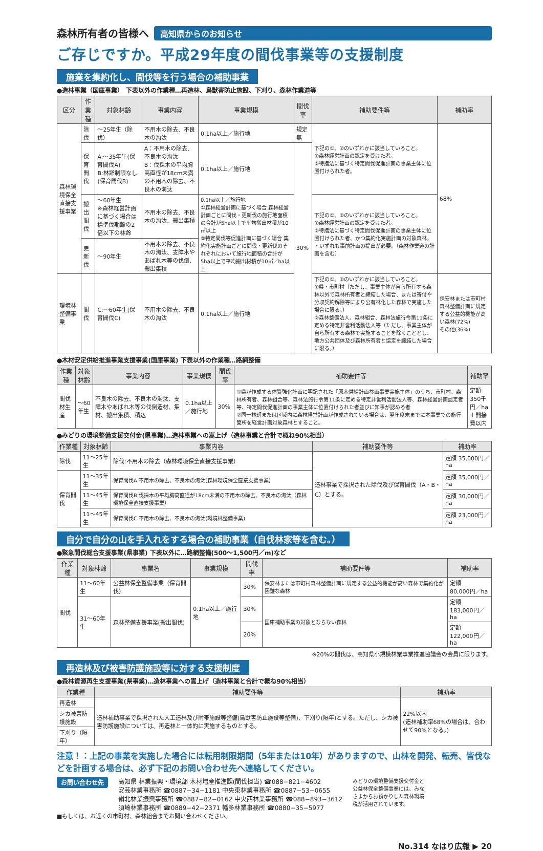森林所有者の皆様へ
高知県からのお知らせ
ご存じですか。平成29年度の間伐事業等の支援制度
施業を集約化し、間伐等を行う場合の補助事業
●造林事業（国庫事業） 下表以外の作業種…再造林、鳥獣害防止施設、下刈り、森林作業道等
| 区分 | 作業種 | 対象林齢 | 事業内容 | 事業規模 | 間伐率 | 補助要件等 | 補助率 |
| --- | --- | --- | --- | --- | --- | --- | --- |
| 森林環境保全直接支援事業 | 除伐 | ～25年生（除伐） | 不用木の除去、不良木の淘汰 | 0.1ha以上／施行地 | 規定無 | 下記の①、②のいずれかに該当していること。 ①森林経営計画の認定を受けた者。 ②特措法に基づく特定間伐促進計画の事業主体に位置付けられた者。 | 68% |
| | 保育間伐 | A:～35年生(保育間伐A) B:林齢制限なし(保育間伐B) | A：不用木の除去、不良木の淘汰 B：伐採木の平均胸高直径が18cm未満の不用木の除去、不良木の淘汰 | 0.1ha以上／施行地 | 30% | | |
| | 搬出間伐 | ～60年生 ※森林経営計画に基づく場合は標準伐期齢の2倍以下の林齢 | 不用木の除去、不良木の淘汰、搬出集積 | 0.1ha以上／施行地 ①森林経営計画に基づく場合 森林経営計画ごとに間伐・更新伐の施行地面積の合計が5ha以上で平均搬出材積が10㎥以上 ②特定間伐等促進計画に基づく場合 集約化実施計画ごとに間伐・更新伐のそれぞれにおいて施行地面積の合計が5ha以上で平均搬出材積が10㎥／ha以上 | | 下記の①、②のいずれかに該当していること。 ①森林経営計画の認定を受けた者。 ②特措法に基づく特定間伐促進計画の事業主体に位置付けられた者、かつ集約化実施計画の対象森林。 ・いずれも事前計画の提出が必要。（森林作業道の計画を含む） | |
| | 更新伐 | ～90年生 | 不用木の除去、不良木の淘汰、支障木やあばれ木等の伐倒、搬出集積 | | | | |
| 環境林整備事業 | 間伐 | C:～60年生(保育間伐C) | 不用木の除去、不良木の淘汰 | 0.1ha以上／施行地 | | 下記の①、②のいずれかに該当していること。 ①県・市町村（ただし、事業主体が自ら所有する森林以外で森林所有者と締結した場合、または寄付や分収契約解除等により公有林化した森林で実施した場合に限る。） ②森林整備法人、森林組合、森林法施行令第11条に定める特定非営利活動法人等（ただし、事業主体が自ら所有する森林で実施することを除くこととし、地方公共団体及び森林所有者と協定を締結した場合に限る。） | 保安林または市町村森林整備計画に規定する公益的機能が高い森林(72%) その他(36%) |
●木材安定供給推進事業支援事業(国庫事業) 下表以外の作業種…路網整備
| 作業種 | 対象林齢 | 事業内容 | 事業規模 | 間伐率 | 補助要件等 | 補助率 |
| --- | --- | --- | --- | --- | --- | --- |
| 間伐材生産 | ～60年生 | 不良木の除去、不良木の淘汰、支障木やあばれ木等の伐倒造材、集材、搬出集積、積込 | 0.1ha以上／施行地 | 30% | ①県が作成する体質強化計画に明記された「原木供給計画参画事業実施主体」のうち、市町村、森林所有者、森林組合等、森林法施行令第11条に定める特定非営利活動法人等、森林経営計画認定者等、特定間伐促進計画の事業主体に位置付けられた者並びに知事が認める者 ②同一林班または区域内に森林経営計画が作成されている場合は、翌年度末までに本事業での施行箇所を経営計画対象森林とすること。 | 定額 350千円／ha ＋間接費以内 |
●みどりの環境整備支援交付金(県事業)…造林事業への嵩上げ（造林事業と合計で概ね90%相当）
| 作業種 | 対象林齢 | 事業内容 | 補助要件等 | 補助率 |
| --- | --- | --- | --- | --- |
| 除伐 | 11～25年生 | 除伐:不用木の除去（森林環境保全直接支援事業） | 造林事業で採択された除伐及び保育間伐（A・B・C）とする。 | 定額 35,000円／ha |
| 保育間伐 | 11～35年生 | 保育間伐A:不用木の除去、不良木の淘汰(森林環境保全直接支援事業) | | 定額 35,000円／ha |
| | 11～45年生 | 保育間伐B:伐採木の平均胸高直径が18cm未満の不用木の除去、不良木の淘汰（森林環境保全直接支援事業） | | 定額 30,000円／ha |
| | 11～45年生 | 保育間伐C:不用木の除去、不良木の淘汰(環境林整備事業) | | 定額 23,000円／ha |
自分で自分の山を手入れをする場合の補助事業（自伐林家等を含む。）
●緊急間伐総合支援事業(県事業) 下表以外に…路網整備(500～1,500円／m)など
| 作業種 | 対象林齢 | 事業名 | 事業規模 | 間伐率 | 補助要件等 | 補助率 |
| --- | --- | --- | --- | --- | --- | --- |
| 間伐 | 11～60年生 | 公益林保全整備事業（保育間伐） | 0.1ha以上／施行地 | 30% | 保安林または市町村森林整備計画に規定する公益的機能が高い森林で集約化が困難な森林 | 定額 80,000円／ha |
| | 31～60年生 | 森林整備支援事業(搬出間伐) | | 30% | 国庫補助事業の対象とならない森林 | 定額 183,000円／ha |
| | | | | 20% | | 定額 122,000円／ha |
※20%の間伐は、高知県小規模林業事業推進協議会の会員に限ります。
再造林及び被害防護施設等に対する支援制度
●森林資源再生支援事業(県事業)…造林事業への嵩上げ（造林事業と合計で概ね90%相当）
| 作業種 | 補助要件等 | 補助率 |
| --- | --- | --- |
| 再造林 | 造林補助事業で採択された人工造林及び附帯施設等整備(鳥獣害防止施設等整備)、下刈り(隔年)とする。ただし、シカ被害防護施設については、再造林と一体的に実施するものとする。 | 22%以内 (造林補助率68%の場合は、合わせて90%となる。) |
| シカ被害防護施設 | | |
| 下刈り（隔年） | | |
注意！：上記の事業を実施した場合には転用制限期間（5年または10年）がありますので、山林を開発、転売、皆伐などを計画する場合は、必ず下記のお問い合わせ先へ連絡してください。
お問い合わせ先
高知県 林業振興・環境部 木材増産推進課(間伐担当) ☎088−821−4602
安芸林業事務所 ☎0887−34−1181 中央東林業事務所 ☎0887−53−0655
嶺北林業振興事務所 ☎0887−82−0162 中央西林業事務所 ☎088−893−3612
須崎林業事務所 ☎0889−42−2371 幡多林業事務所 ☎0880−35−5977
みどりの環境整備支援交付金と公益林保全整備事業には、みなさまからお預かりした森林環境税が活用されています。
■もしくは、お近くの市町村、森林組合までお問い合わせください。
No.314 なはり広報 ▶ 20